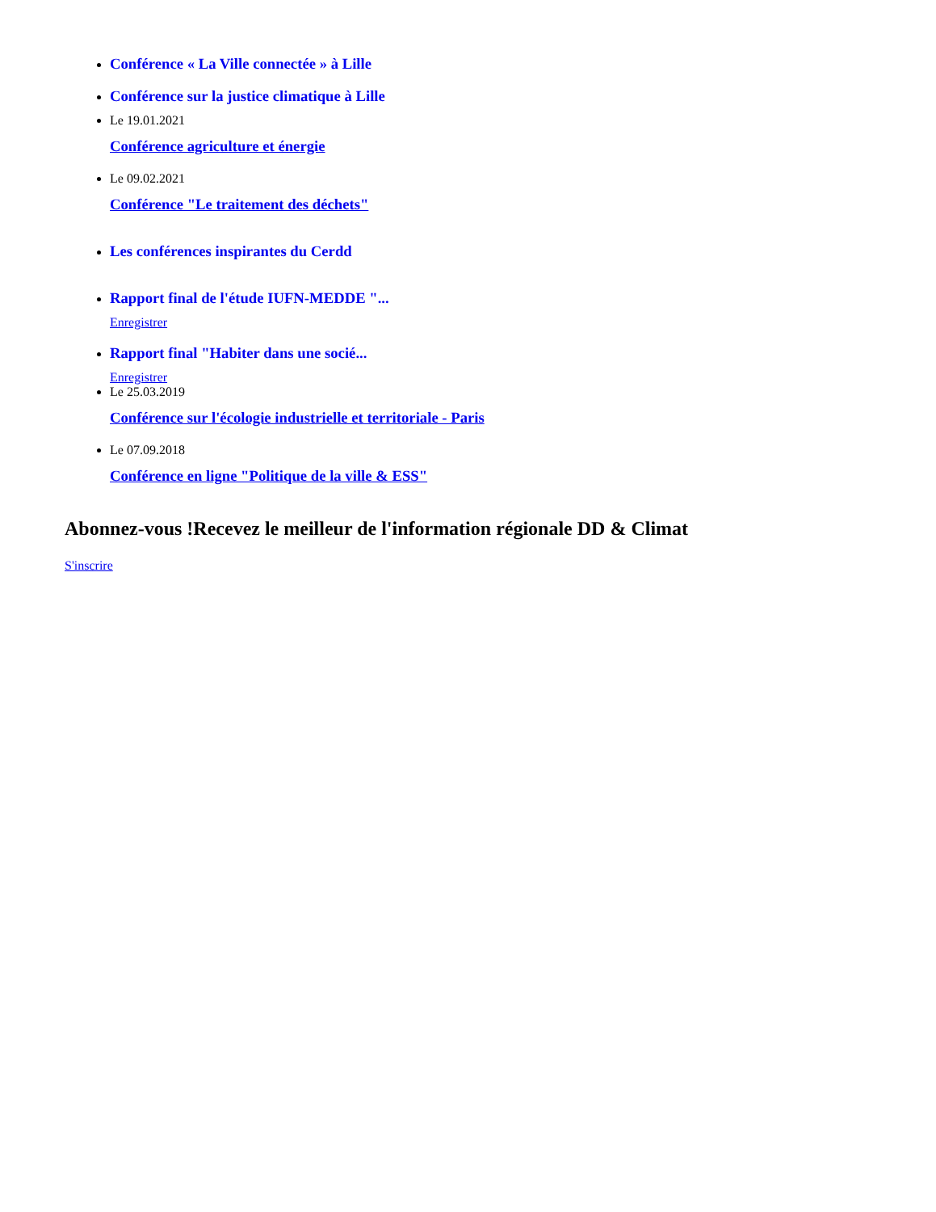Conférence « La Ville connectée » à Lille
Conférence sur la justice climatique à Lille
Le 19.01.2021
Conférence agriculture et énergie
Le 09.02.2021
Conférence "Le traitement des déchets"
Les conférences inspirantes du Cerdd
Rapport final de l'étude IUFN-MEDDE "...
Enregistrer
Rapport final "Habiter dans une socié...
Enregistrer
Le 25.03.2019
Conférence sur l'écologie industrielle et territoriale - Paris
Le 07.09.2018
Conférence en ligne "Politique de la ville & ESS"
Abonnez-vous !Recevez le meilleur de l'information régionale DD & Climat
S'inscrire